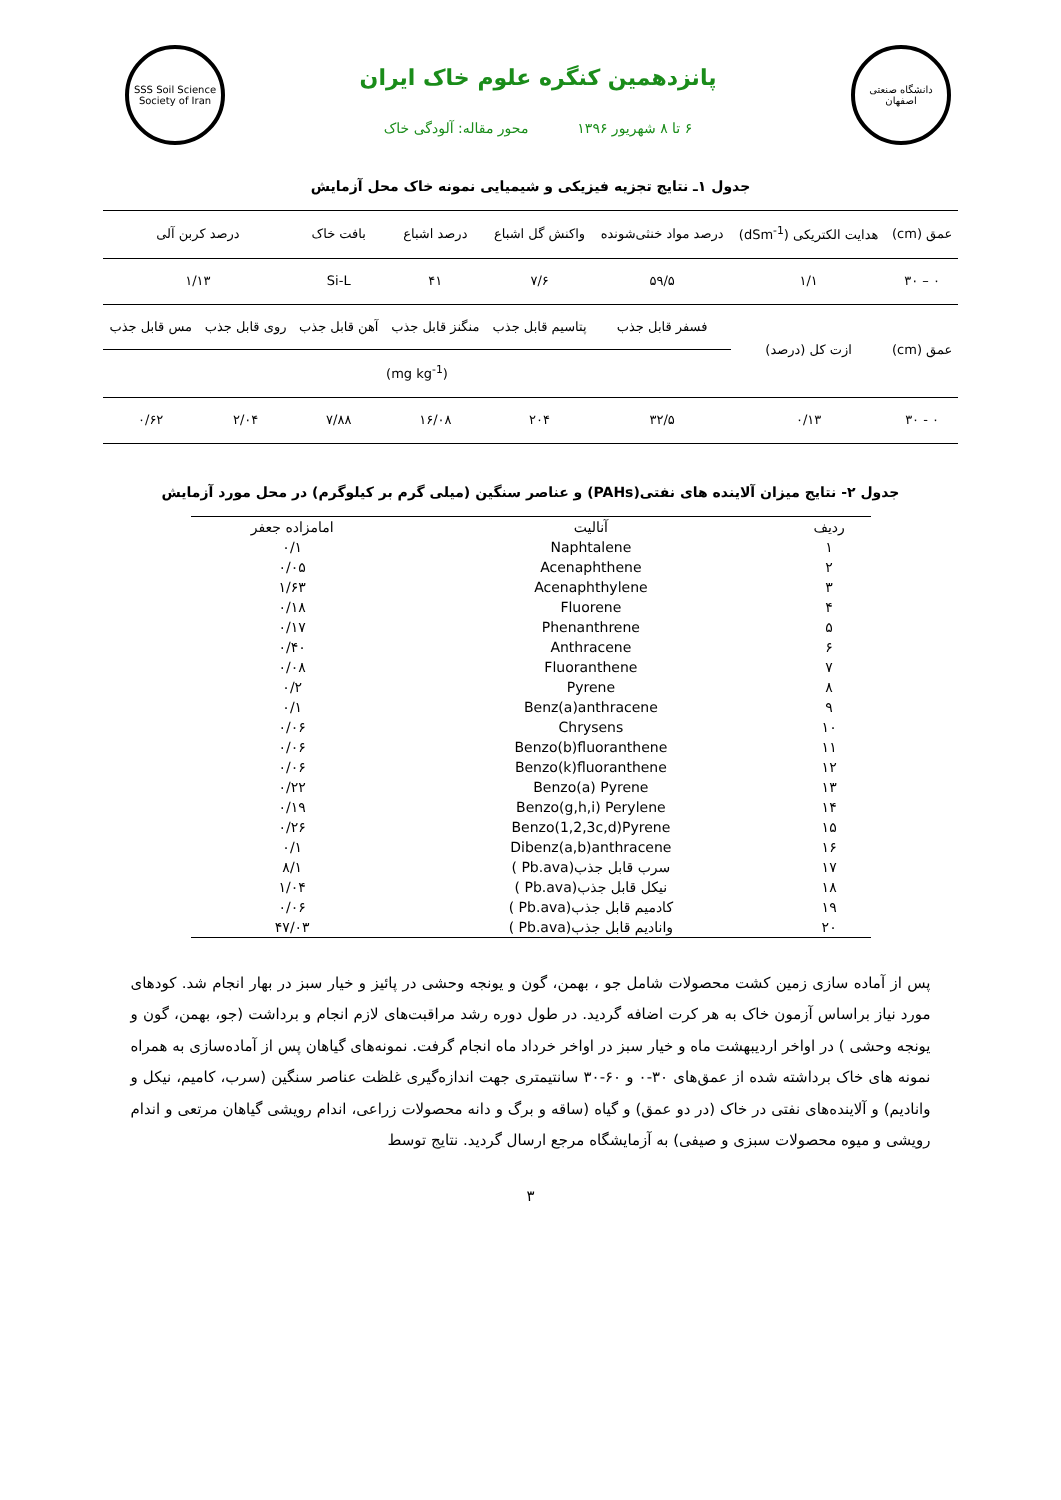دانشگاه صنعتی اصفهان
پانزدهمین کنگره علوم خاک ایران
۶ تا ۸ شهریور ۱۳۹۶ محور مقاله: آلودگی خاک
SSS Soil Science Society of Iran
جدول ۱ـ نتایج تجزیه فیزیکی و شیمیایی نمونه خاک محل آزمایش
| عمق (cm) | هدایت الکتریکی (dSm<sup>-1</sup>) | درصد مواد خنثی‌شونده | واکنش گل اشباع | درصد اشباع | بافت خاک | درصد کربن آلی | |
| ۰ – ۳۰ | ۱/۱ | ۵۹/۵ | ۷/۶ | ۴۱ | Si-L | ۱/۱۳ | |
| عمق (cm) | ازت کل (درصد) | فسفر قابل جذب | پتاسیم قابل جذب | منگنز قابل جذب | آهن قابل جذب | روی قابل جذب | مس قابل جذب |
| | | (mg kg<sup>-1</sup>) | | | | | |
| ۰ - ۳۰ | ۰/۱۳ | ۳۲/۵ | ۲۰۴ | ۱۶/۰۸ | ۷/۸۸ | ۲/۰۴ | ۰/۶۲ |
جدول ۲- نتایج میزان آلاینده های نفتی(PAHs) و عناصر سنگین (میلی گرم بر کیلوگرم) در محل مورد آزمایش
| ردیف | آنالیت | امامزاده جعفر |
| --- | --- | --- |
| ۱ | Naphtalene | ۰/۱ |
| ۲ | Acenaphthene | ۰/۰۵ |
| ۳ | Acenaphthylene | ۱/۶۳ |
| ۴ | Fluorene | ۰/۱۸ |
| ۵ | Phenanthrene | ۰/۱۷ |
| ۶ | Anthracene | ۰/۴۰ |
| ۷ | Fluoranthene | ۰/۰۸ |
| ۸ | Pyrene | ۰/۲ |
| ۹ | Benz(a)anthracene | ۰/۱ |
| ۱۰ | Chrysens | ۰/۰۶ |
| ۱۱ | Benzo(b)fluoranthene | ۰/۰۶ |
| ۱۲ | Benzo(k)fluoranthene | ۰/۰۶ |
| ۱۳ | Benzo(a) Pyrene | ۰/۲۲ |
| ۱۴ | Benzo(g,h,i) Perylene | ۰/۱۹ |
| ۱۵ | Benzo(1,2,3c,d)Pyrene | ۰/۲۶ |
| ۱۶ | Dibenz(a,b)anthracene | ۰/۱ |
| ۱۷ | سرب قابل جذب(Pb.ava ) | ۸/۱ |
| ۱۸ | نیکل قابل جذب(Pb.ava ) | ۱/۰۴ |
| ۱۹ | کادمیم قابل جذب(Pb.ava ) | ۰/۰۶ |
| ۲۰ | وانادیم قابل جذب(Pb.ava ) | ۴۷/۰۳ |
پس از آماده سازی زمین کشت محصولات شامل جو ، بهمن، گون و یونجه وحشی در پائیز و خیار سبز در بهار انجام شد. کودهای مورد نیاز براساس آزمون خاک به هر کرت اضافه گردید. در طول دوره رشد مراقبت‌های لازم انجام و برداشت (جو، بهمن، گون و یونجه وحشی ) در اواخر اردیبهشت ماه و خیار سبز در اواخر خرداد ماه انجام گرفت. نمونه‌های گیاهان پس از آماده‌سازی به همراه نمونه های خاک برداشته شده از عمق‌های ۳۰-۰ و ۶۰-۳۰ سانتیمتری جهت اندازه‌گیری غلظت عناصر سنگین (سرب، کامیم، نیکل و وانادیم) و آلاینده‌های نفتی در خاک (در دو عمق) و گیاه (ساقه و برگ و دانه محصولات زراعی، اندام رویشی گیاهان مرتعی و اندام رویشی و میوه محصولات سبزی و صیفی) به آزمایشگاه مرجع ارسال گردید. نتایج توسط
۳